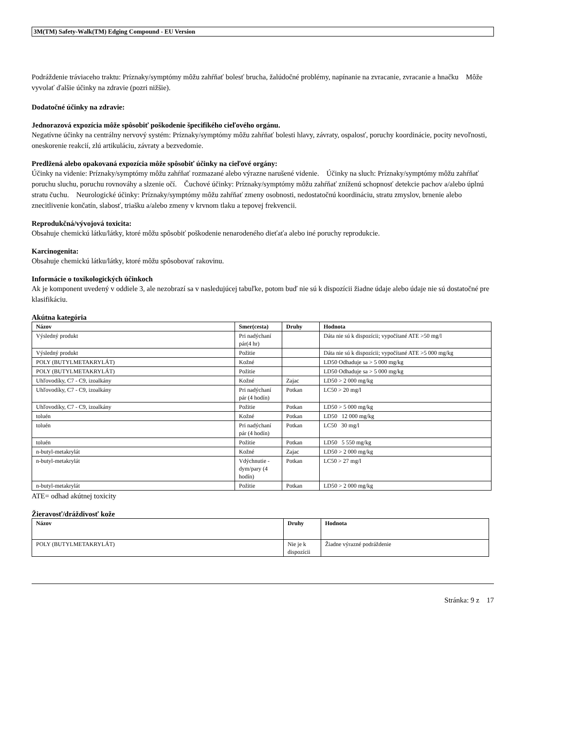3M(TM) Safety-Walk(TM) Edging Compound - EU Version
Podráždenie tráviaceho traktu: Príznaky/symptómy môžu zahŕňať bolesť brucha, žalúdočné problémy, napínanie na zvracanie, zvracanie a hnačku Môže vyvolať ďalšie účinky na zdravie (pozri nižšie).
Dodatočné účinky na zdravie:
Jednorazová expozícia môže spôsobiť poškodenie špecifikého cieľového orgánu.
Negatívne účinky na centrálny nervový systém: Príznaky/symptómy môžu zahŕňať bolesti hlavy, závraty, ospalosť, poruchy koordinácie, pocity nevoľnosti, oneskorenie reakcií, zlú artikuláciu, závraty a bezvedomie.
Predlžená alebo opakovaná expozícia môže spôsobiť účinky na cieľové orgány:
Účinky na videnie: Príznaky/symptómy môžu zahŕňať rozmazané alebo výrazne narušené videnie. Účinky na sluch: Príznaky/symptómy môžu zahŕňať poruchu sluchu, poruchu rovnováhy a slzenie očí. Čuchové účinky: Príznaky/symptómy môžu zahŕňať zníženú schopnosť detekcie pachov a/alebo úplnú stratu čuchu. Neurologické účinky: Príznaky/symptómy môžu zahŕňať zmeny osobnosti, nedostatočnú koordináciu, stratu zmyslov, brnenie alebo znecitlivenie končatín, slabosť, triašku a/alebo zmeny v krvnom tlaku a tepovej frekvencii.
Reprodukčná/vývojová toxicita:
Obsahuje chemickú látku/látky, ktoré môžu spôsobiť poškodenie nenarodeného dieťaťa alebo iné poruchy reprodukcie.
Karcinogenita:
Obsahuje chemickú látku/látky, ktoré môžu spôsobovať rakovinu.
Informácie o toxikologických účinkoch
Ak je komponent uvedený v oddiele 3, ale nezobrazí sa v nasledujúcej tabuľke, potom buď nie sú k dispozícii žiadne údaje alebo údaje nie sú dostatočné pre klasifikáciu.
Akútna kategória
| Názov | Smer(cesta) | Druhy | Hodnota |
| --- | --- | --- | --- |
| Výsledný produkt | Pri nadýchaní pár(4 hr) | | Dáta nie sú k dispozícii; vypočítané ATE >50 mg/l |
| Výsledný produkt | Požitie | | Dáta nie sú k dispozícii; vypočítané ATE >5 000 mg/kg |
| POLY (BUTYLMETAKRYLÁT) | Kožné | | LD50 Odhaduje sa > 5 000 mg/kg |
| POLY (BUTYLMETAKRYLÁT) | Požitie | | LD50 Odhaduje sa > 5 000 mg/kg |
| Uhľovodíky, C7 - C9, izoalkány | Kožné | Zajac | LD50 > 2 000 mg/kg |
| Uhľovodíky, C7 - C9, izoalkány | Pri nadýchaní pár (4 hodín) | Potkan | LC50 > 20 mg/l |
| Uhľovodíky, C7 - C9, izoalkány | Požitie | Potkan | LD50 > 5 000 mg/kg |
| toluén | Kožné | Potkan | LD50 12 000 mg/kg |
| toluén | Pri nadýchaní pár (4 hodín) | Potkan | LC50 30 mg/l |
| toluén | Požitie | Potkan | LD50 5 550 mg/kg |
| n-butyl-metakrylát | Kožné | Zajac | LD50 > 2 000 mg/kg |
| n-butyl-metakrylát | Vdýchnutie - dym/pary (4 hodín) | Potkan | LC50 > 27 mg/l |
| n-butyl-metakrylát | Požitie | Potkan | LD50 > 2 000 mg/kg |
ATE= odhad akútnej toxicity
Žieravosť/dráždivosť kože
| Názov | Druhy | Hodnota |
| --- | --- | --- |
| POLY (BUTYLMETAKRYLÁT) | Nie je k dispozícii | Žiadne výrazné podráždenie |
Stránka: 9 z 17